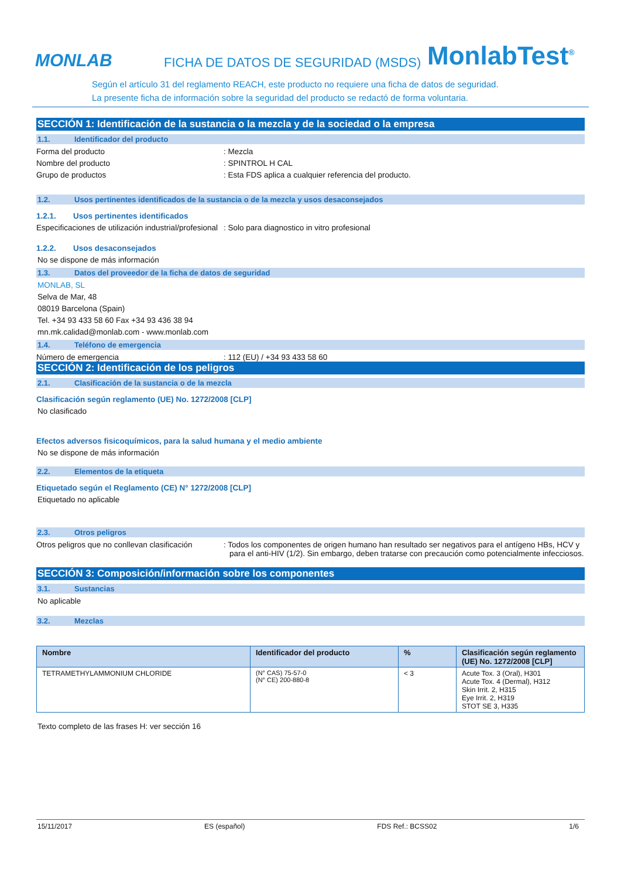MONLAB
FICHA DE DATOS DE SEGURIDAD (MSDS)
MonlabTest<sup>®</sup>
Según el artículo 31 del reglamento REACH, este producto no requiere una ficha de datos de seguridad.
La presente ficha de información sobre la seguridad del producto se redactó de forma voluntaria.
SECCIÓN 1: Identificación de la sustancia o la mezcla y de la sociedad o la empresa
1.1. Identificador del producto
Forma del producto : Mezcla
Nombre del producto : SPINTROL H CAL
Grupo de productos : Esta FDS aplica a cualquier referencia del producto.
1.2. Usos pertinentes identificados de la sustancia o de la mezcla y usos desaconsejados
1.2.1. Usos pertinentes identificados
Especificaciones de utilización industrial/profesional
: Solo para diagnostico in vitro profesional
1.2.2. Usos desaconsejados
No se dispone de más información
1.3. Datos del proveedor de la ficha de datos de seguridad
MONLAB, SL
Selva de Mar, 48
08019 Barcelona (Spain)
Tel. +34 93 433 58 60 Fax +34 93 436 38 94
mn.mk.calidad@monlab.com - www.monlab.com
1.4. Teléfono de emergencia
Número de emergencia : 112 (EU) / +34 93 433 58 60
SECCIÓN 2: Identificación de los peligros
2.1. Clasificación de la sustancia o de la mezcla
Clasificación según reglamento (UE) No. 1272/2008 [CLP]
No clasificado
Efectos adversos fisicoquímicos, para la salud humana y el medio ambiente
No se dispone de más información
2.2. Elementos de la etiqueta
Etiquetado según el Reglamento (CE) N° 1272/2008 [CLP]
Etiquetado no aplicable
2.3. Otros peligros
Otros peligros que no conllevan clasificación
: Todos los componentes de origen humano han resultado ser negativos para el antígeno HBs, HCV y para el anti-HIV (1/2). Sin embargo, deben tratarse con precaución como potencialmente infecciosos.
SECCIÓN 3: Composición/información sobre los componentes
3.1. Sustancias
No aplicable
3.2. Mezclas
| Nombre | Identificador del producto | % | Clasificación según reglamento (UE) No. 1272/2008 [CLP] |
| --- | --- | --- | --- |
| TETRAMETHYLAMMONIUM CHLORIDE | (N° CAS) 75-57-0 (N° CE) 200-880-8 | < 3 | Acute Tox. 3 (Oral), H301 Acute Tox. 4 (Dermal), H312 Skin Irrit. 2, H315 Eye Irrit. 2, H319 STOT SE 3, H335 |
Texto completo de las frases H: ver sección 16
15/11/2017 ES (español) FDS Ref.: BCSS02 1/6